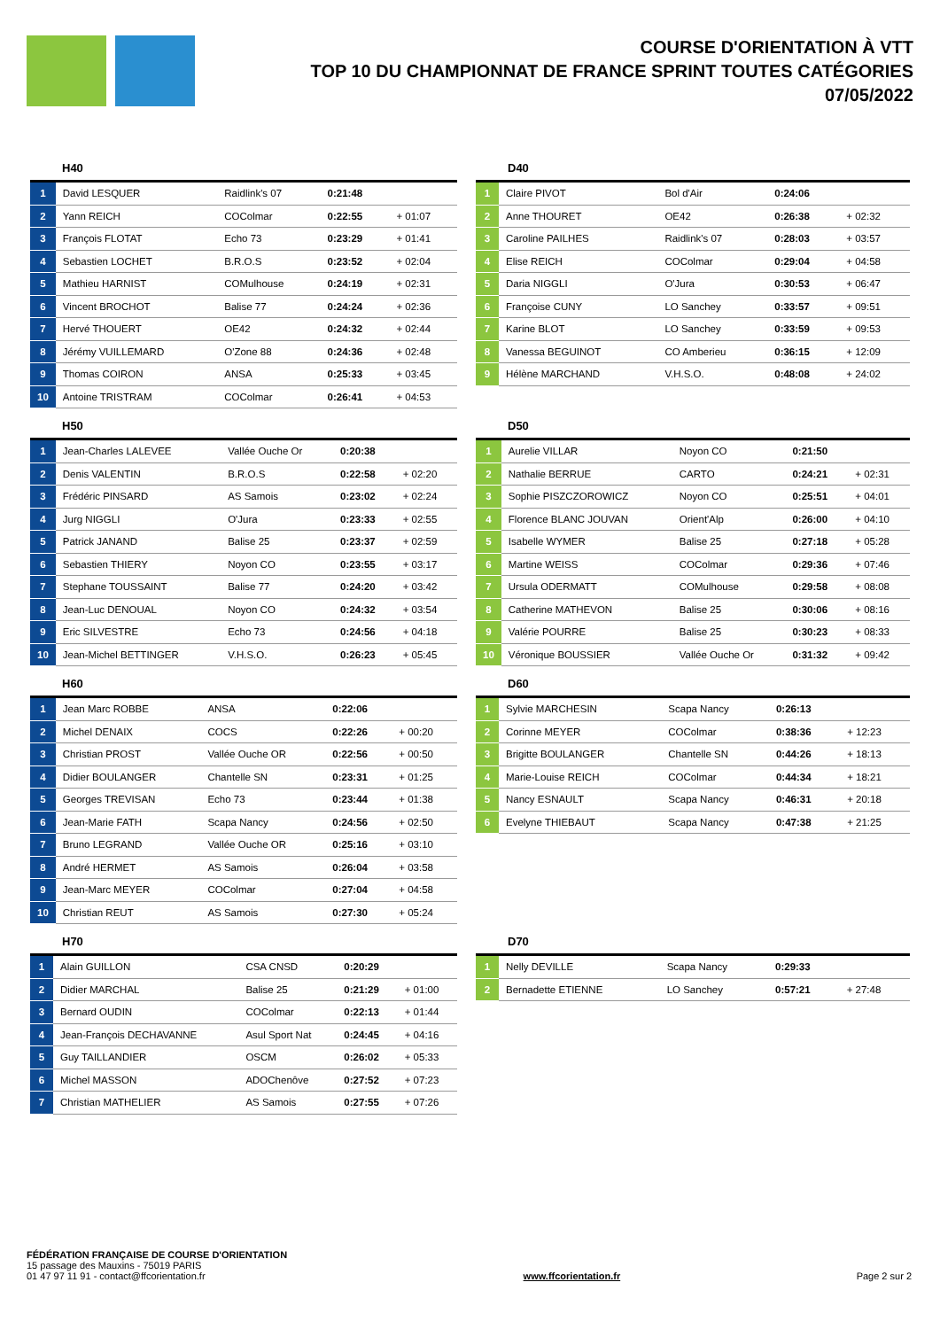COURSE D'ORIENTATION À VTT
TOP 10 DU CHAMPIONNAT DE FRANCE SPRINT TOUTES CATÉGORIES
07/05/2022
H40
| 1 | David LESQUER | Raidlink's 07 | 0:21:48 | |
| 2 | Yann REICH | COColmar | 0:22:55 | + 01:07 |
| 3 | François FLOTAT | Echo 73 | 0:23:29 | + 01:41 |
| 4 | Sebastien LOCHET | B.R.O.S | 0:23:52 | + 02:04 |
| 5 | Mathieu HARNIST | COMulhouse | 0:24:19 | + 02:31 |
| 6 | Vincent BROCHOT | Balise 77 | 0:24:24 | + 02:36 |
| 7 | Hervé THOUERT | OE42 | 0:24:32 | + 02:44 |
| 8 | Jérémy VUILLEMARD | O'Zone 88 | 0:24:36 | + 02:48 |
| 9 | Thomas COIRON | ANSA | 0:25:33 | + 03:45 |
| 10 | Antoine TRISTRAM | COColmar | 0:26:41 | + 04:53 |
D40
| 1 | Claire PIVOT | Bol d'Air | 0:24:06 | |
| 2 | Anne THOURET | OE42 | 0:26:38 | + 02:32 |
| 3 | Caroline PAILHES | Raidlink's 07 | 0:28:03 | + 03:57 |
| 4 | Elise REICH | COColmar | 0:29:04 | + 04:58 |
| 5 | Daria NIGGLI | O'Jura | 0:30:53 | + 06:47 |
| 6 | Françoise CUNY | LO Sanchey | 0:33:57 | + 09:51 |
| 7 | Karine BLOT | LO Sanchey | 0:33:59 | + 09:53 |
| 8 | Vanessa BEGUINOT | CO Amberieu | 0:36:15 | + 12:09 |
| 9 | Hélène MARCHAND | V.H.S.O. | 0:48:08 | + 24:02 |
H50
| 1 | Jean-Charles LALEVEE | Vallée Ouche Or | 0:20:38 | |
| 2 | Denis VALENTIN | B.R.O.S | 0:22:58 | + 02:20 |
| 3 | Frédéric PINSARD | AS Samois | 0:23:02 | + 02:24 |
| 4 | Jurg NIGGLI | O'Jura | 0:23:33 | + 02:55 |
| 5 | Patrick JANAND | Balise 25 | 0:23:37 | + 02:59 |
| 6 | Sebastien THIERY | Noyon CO | 0:23:55 | + 03:17 |
| 7 | Stephane TOUSSAINT | Balise 77 | 0:24:20 | + 03:42 |
| 8 | Jean-Luc DENOUAL | Noyon CO | 0:24:32 | + 03:54 |
| 9 | Eric SILVESTRE | Echo 73 | 0:24:56 | + 04:18 |
| 10 | Jean-Michel BETTINGER | V.H.S.O. | 0:26:23 | + 05:45 |
D50
| 1 | Aurelie VILLAR | Noyon CO | 0:21:50 | |
| 2 | Nathalie BERRUE | CARTO | 0:24:21 | + 02:31 |
| 3 | Sophie PISZCZOROWICZ | Noyon CO | 0:25:51 | + 04:01 |
| 4 | Florence BLANC JOUVAN | Orient'Alp | 0:26:00 | + 04:10 |
| 5 | Isabelle WYMER | Balise 25 | 0:27:18 | + 05:28 |
| 6 | Martine WEISS | COColmar | 0:29:36 | + 07:46 |
| 7 | Ursula ODERMATT | COMulhouse | 0:29:58 | + 08:08 |
| 8 | Catherine MATHEVON | Balise 25 | 0:30:06 | + 08:16 |
| 9 | Valérie POURRE | Balise 25 | 0:30:23 | + 08:33 |
| 10 | Véronique BOUSSIER | Vallée Ouche Or | 0:31:32 | + 09:42 |
H60
| 1 | Jean Marc ROBBE | ANSA | 0:22:06 | |
| 2 | Michel DENAIX | COCS | 0:22:26 | + 00:20 |
| 3 | Christian PROST | Vallée Ouche OR | 0:22:56 | + 00:50 |
| 4 | Didier BOULANGER | Chantelle SN | 0:23:31 | + 01:25 |
| 5 | Georges TREVISAN | Echo 73 | 0:23:44 | + 01:38 |
| 6 | Jean-Marie FATH | Scapa Nancy | 0:24:56 | + 02:50 |
| 7 | Bruno LEGRAND | Vallée Ouche OR | 0:25:16 | + 03:10 |
| 8 | André HERMET | AS Samois | 0:26:04 | + 03:58 |
| 9 | Jean-Marc MEYER | COColmar | 0:27:04 | + 04:58 |
| 10 | Christian REUT | AS Samois | 0:27:30 | + 05:24 |
D60
| 1 | Sylvie MARCHESIN | Scapa Nancy | 0:26:13 | |
| 2 | Corinne MEYER | COColmar | 0:38:36 | + 12:23 |
| 3 | Brigitte BOULANGER | Chantelle SN | 0:44:26 | + 18:13 |
| 4 | Marie-Louise REICH | COColmar | 0:44:34 | + 18:21 |
| 5 | Nancy ESNAULT | Scapa Nancy | 0:46:31 | + 20:18 |
| 6 | Evelyne THIEBAUT | Scapa Nancy | 0:47:38 | + 21:25 |
H70
| 1 | Alain GUILLON | CSA CNSD | 0:20:29 | |
| 2 | Didier MARCHAL | Balise 25 | 0:21:29 | + 01:00 |
| 3 | Bernard OUDIN | COColmar | 0:22:13 | + 01:44 |
| 4 | Jean-François DECHAVANNE | Asul Sport Nat | 0:24:45 | + 04:16 |
| 5 | Guy TAILLANDIER | OSCM | 0:26:02 | + 05:33 |
| 6 | Michel MASSON | ADOChenôve | 0:27:52 | + 07:23 |
| 7 | Christian MATHELIER | AS Samois | 0:27:55 | + 07:26 |
D70
| 1 | Nelly DEVILLE | Scapa Nancy | 0:29:33 | |
| 2 | Bernadette ETIENNE | LO Sanchey | 0:57:21 | + 27:48 |
FÉDÉRATION FRANÇAISE DE COURSE D'ORIENTATION
15 passage des Mauxins - 75019 PARIS
01 47 97 11 91 - contact@ffcorientation.fr
www.ffcorientation.fr
Page 2 sur 2